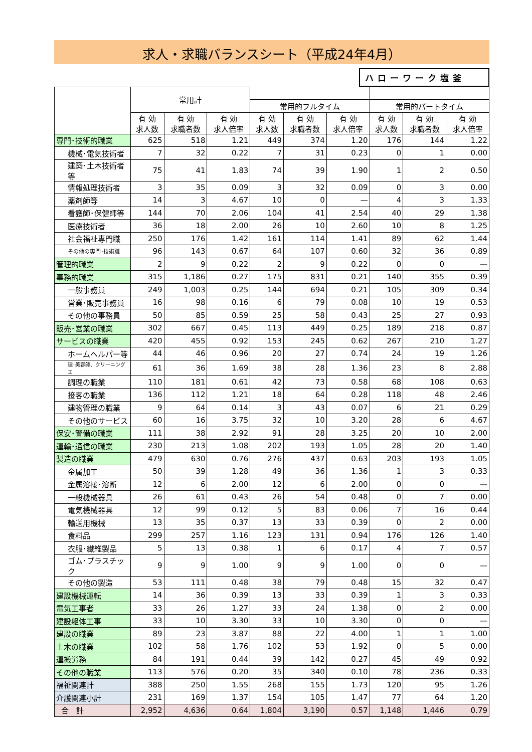求人・求職バランスシート（平成24年4月）
ハローワーク塩釜
| | 常用計 | | | | | | | | |
| --- | --- | --- | --- | --- | --- | --- | --- | --- | --- |
| | | | | 常用的フルタイム | | | 常用的パートタイム | | |
| | 有 効 求人数 | 有 効 求職者数 | 有 効 求人倍率 | 有 効 求人数 | 有 効 求職者数 | 有 効 求人倍率 | 有 効 求人数 | 有 効 求職者数 | 有 効 求人倍率 |
| 専門･技術的職業 | 625 | 518 | 1.21 | 449 | 374 | 1.20 | 176 | 144 | 1.22 |
| 機械･電気技術者 | 7 | 32 | 0.22 | 7 | 31 | 0.23 | 0 | 1 | 0.00 |
| 建築･土木技術者等 | 75 | 41 | 1.83 | 74 | 39 | 1.90 | 1 | 2 | 0.50 |
| 情報処理技術者 | 3 | 35 | 0.09 | 3 | 32 | 0.09 | 0 | 3 | 0.00 |
| 薬剤師等 | 14 | 3 | 4.67 | 10 | 0 | — | 4 | 3 | 1.33 |
| 看護師･保健師等 | 144 | 70 | 2.06 | 104 | 41 | 2.54 | 40 | 29 | 1.38 |
| 医療技術者 | 36 | 18 | 2.00 | 26 | 10 | 2.60 | 10 | 8 | 1.25 |
| 社会福祉専門職 | 250 | 176 | 1.42 | 161 | 114 | 1.41 | 89 | 62 | 1.44 |
| その他の専門･技術職 | 96 | 143 | 0.67 | 64 | 107 | 0.60 | 32 | 36 | 0.89 |
| 管理的職業 | 2 | 9 | 0.22 | 2 | 9 | 0.22 | 0 | 0 | — |
| 事務的職業 | 315 | 1,186 | 0.27 | 175 | 831 | 0.21 | 140 | 355 | 0.39 |
| 一般事務員 | 249 | 1,003 | 0.25 | 144 | 694 | 0.21 | 105 | 309 | 0.34 |
| 営業･販売事務員 | 16 | 98 | 0.16 | 6 | 79 | 0.08 | 10 | 19 | 0.53 |
| その他の事務員 | 50 | 85 | 0.59 | 25 | 58 | 0.43 | 25 | 27 | 0.93 |
| 販売･営業の職業 | 302 | 667 | 0.45 | 113 | 449 | 0.25 | 189 | 218 | 0.87 |
| サービスの職業 | 420 | 455 | 0.92 | 153 | 245 | 0.62 | 267 | 210 | 1.27 |
| ホームヘルパー等 | 44 | 46 | 0.96 | 20 | 27 | 0.74 | 24 | 19 | 1.26 |
| 理･美容師、クリーニングエ | 61 | 36 | 1.69 | 38 | 28 | 1.36 | 23 | 8 | 2.88 |
| 調理の職業 | 110 | 181 | 0.61 | 42 | 73 | 0.58 | 68 | 108 | 0.63 |
| 接客の職業 | 136 | 112 | 1.21 | 18 | 64 | 0.28 | 118 | 48 | 2.46 |
| 建物管理の職業 | 9 | 64 | 0.14 | 3 | 43 | 0.07 | 6 | 21 | 0.29 |
| その他のサービス | 60 | 16 | 3.75 | 32 | 10 | 3.20 | 28 | 6 | 4.67 |
| 保安･警備の職業 | 111 | 38 | 2.92 | 91 | 28 | 3.25 | 20 | 10 | 2.00 |
| 運輸･通信の職業 | 230 | 213 | 1.08 | 202 | 193 | 1.05 | 28 | 20 | 1.40 |
| 製造の職業 | 479 | 630 | 0.76 | 276 | 437 | 0.63 | 203 | 193 | 1.05 |
| 金属加工 | 50 | 39 | 1.28 | 49 | 36 | 1.36 | 1 | 3 | 0.33 |
| 金属溶接･溶断 | 12 | 6 | 2.00 | 12 | 6 | 2.00 | 0 | 0 | — |
| 一般機械器具 | 26 | 61 | 0.43 | 26 | 54 | 0.48 | 0 | 7 | 0.00 |
| 電気機械器具 | 12 | 99 | 0.12 | 5 | 83 | 0.06 | 7 | 16 | 0.44 |
| 輸送用機械 | 13 | 35 | 0.37 | 13 | 33 | 0.39 | 0 | 2 | 0.00 |
| 食料品 | 299 | 257 | 1.16 | 123 | 131 | 0.94 | 176 | 126 | 1.40 |
| 衣服･繊維製品 | 5 | 13 | 0.38 | 1 | 6 | 0.17 | 4 | 7 | 0.57 |
| ゴム･プラスチック | 9 | 9 | 1.00 | 9 | 9 | 1.00 | 0 | 0 | — |
| その他の製造 | 53 | 111 | 0.48 | 38 | 79 | 0.48 | 15 | 32 | 0.47 |
| 建設機械運転 | 14 | 36 | 0.39 | 13 | 33 | 0.39 | 1 | 3 | 0.33 |
| 電気工事者 | 33 | 26 | 1.27 | 33 | 24 | 1.38 | 0 | 2 | 0.00 |
| 建設躯体工事 | 33 | 10 | 3.30 | 33 | 10 | 3.30 | 0 | 0 | — |
| 建設の職業 | 89 | 23 | 3.87 | 88 | 22 | 4.00 | 1 | 1 | 1.00 |
| 土木の職業 | 102 | 58 | 1.76 | 102 | 53 | 1.92 | 0 | 5 | 0.00 |
| 運搬労務 | 84 | 191 | 0.44 | 39 | 142 | 0.27 | 45 | 49 | 0.92 |
| その他の職業 | 113 | 576 | 0.20 | 35 | 340 | 0.10 | 78 | 236 | 0.33 |
| 福祉関連計 | 388 | 250 | 1.55 | 268 | 155 | 1.73 | 120 | 95 | 1.26 |
| 介護関連小計 | 231 | 169 | 1.37 | 154 | 105 | 1.47 | 77 | 64 | 1.20 |
| 合 計 | 2,952 | 4,636 | 0.64 | 1,804 | 3,190 | 0.57 | 1,148 | 1,446 | 0.79 |